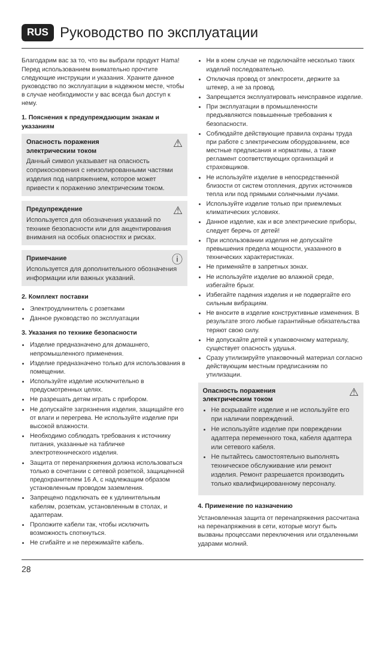RUS Руководство по эксплуатации
Благодарим вас за то, что вы выбрали продукт Hama! Перед использованием внимательно прочтите следующие инструкции и указания. Храните данное руководство по эксплуатации в надежном месте, чтобы в случае необходимости у вас всегда был доступ к нему.
1. Пояснения к предупреждающим знакам и указаниям
⚠ Опасность поражения
электрическим током
Данный символ указывает на опасность соприкосновения с неизолированными частями изделия под напряжением, которое может привести к поражению электрическим током.
⚠ Предупреждение
Используется для обозначения указаний по технике безопасности или для акцентирования внимания на особых опасностях и рисках.
ⓘ Примечание
Используется для дополнительного обозначения информации или важных указаний.
2. Комплект поставки
Электроудлинитель с розетками
Данное руководство по эксплуатации
3. Указания по технике безопасности
Изделие предназначено для домашнего, непромышленного применения.
Изделие предназначено только для использования в помещении.
Используйте изделие исключительно в предусмотренных целях.
Не разрешать детям играть с прибором.
Не допускайте загрязнения изделия, защищайте его от влаги и перегрева. Не используйте изделие при высокой влажности.
Необходимо соблюдать требования к источнику питания, указанные на табличке электротехнического изделия.
Защита от перенапряжения должна использоваться только в сочетании с сетевой розеткой, защищенной предохранителем 16 А, с надлежащим образом установленным проводом заземления.
Запрещено подключать ее к удлинительным кабелям, розеткам, установленным в столах, и адаптерам.
Проложите кабели так, чтобы исключить возможность споткнуться.
Не сгибайте и не пережимайте кабель.
Ни в коем случае не подключайте несколько таких изделий последовательно.
Отключая провод от электросети, держите за штекер, а не за провод.
Запрещается эксплуатировать неисправное изделие.
При эксплуатации в промышленности предъявляются повышенные требования к безопасности.
Соблюдайте действующие правила охраны труда при работе с электрическим оборудованием, все местные предписания и нормативы, а также регламент соответствующих организаций и страховщиков.
Не используйте изделие в непосредственной близости от систем отопления, других источников тепла или под прямыми солнечными лучами.
Используйте изделие только при приемлемых климатических условиях.
Данное изделие, как и все электрические приборы, следует беречь от детей!
При использовании изделия не допускайте превышения предела мощности, указанного в технических характеристиках.
Не применяйте в запретных зонах.
Не используйте изделие во влажной среде, избегайте брызг.
Избегайте падения изделия и не подвергайте его сильным вибрациям.
Не вносите в изделие конструктивные изменения. В результате этого любые гарантийные обязательства теряют свою силу.
Не допускайте детей к упаковочному материалу, существует опасность удушья.
Сразу утилизируйте упаковочный материал согласно действующим местным предписаниям по утилизации.
⚠ Опасность поражения
электрическим током
Не вскрывайте изделие и не используйте его при наличии повреждений.
Не используйте изделие при повреждении адаптера переменного тока, кабеля адаптера или сетевого кабеля.
Не пытайтесь самостоятельно выполнять техническое обслуживание или ремонт изделия. Ремонт разрешается производить только квалифицированному персоналу.
4. Применение по назначению
Установленная защита от перенапряжения рассчитана на перенапряжения в сети, которые могут быть вызваны процессами переключения или отдаленными ударами молний.
28